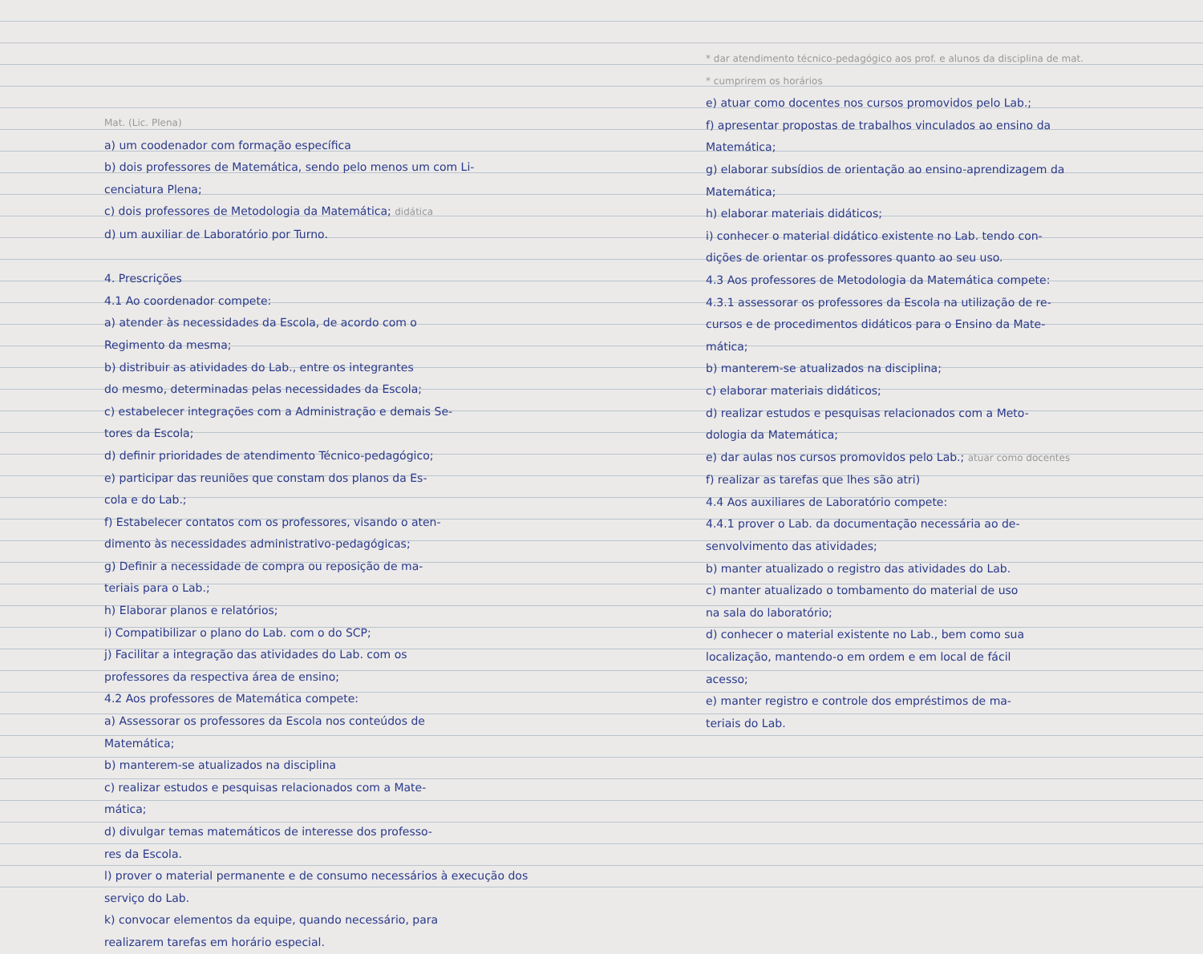Mat. (Lic. Plena)
a) um coodenador com formação específica
b) dois professores de Matemática, sendo pelo menos um com Li-
cenciatura Plena;
c) dois professores de Metodologia da Matemática; didática
d) um auxiliar de Laboratório por Turno.
4. Prescrições
4.1 Ao coordenador compete:
a) atender às necessidades da Escola, de acordo com o
Regimento da mesma;
b) distribuir as atividades do Lab., entre os integrantes
do mesmo, determinadas pelas necessidades da Escola;
c) estabelecer integrações com a Administração e demais Se-
tores da Escola;
d) definir prioridades de atendimento Técnico-pedagógico;
e) participar das reuniões que constam dos planos da Es-
cola e do Lab.;
f) Estabelecer contatos com os professores, visando o aten-
dimento às necessidades administrativo-pedagógicas;
g) Definir a necessidade de compra ou reposição de ma-
teriais para o Lab.;
h) Elaborar planos e relatórios;
i) Compatibilizar o plano do Lab. com o do SCP;
j) Facilitar a integração das atividades do Lab. com os
professores da respectiva área de ensino;
4.2 Aos professores de Matemática compete:
a) Assessorar os professores da Escola nos conteúdos de
Matemática;
b) manterem-se atualizados na disciplina
c) realizar estudos e pesquisas relacionados com a Mate-
mática;
d) divulgar temas matemáticos de interesse dos professo-
res da Escola.
l) prover o material permanente e de consumo necessários à execução dos serviço do Lab.
k) convocar elementos da equipe, quando necessário, para
realizarem tarefas em horário especial.
* dar atendimento técnico-pedagógico aos prof. e alunos da disciplina de mat.
* cumprirem os horários
e) atuar como docentes nos cursos promovidos pelo Lab.;
f) apresentar propostas de trabalhos vinculados ao ensino da
Matemática;
g) elaborar subsídios de orientação ao ensino-aprendizagem da
Matemática;
h) elaborar materiais didáticos;
i) conhecer o material didático existente no Lab. tendo con-
dições de orientar os professores quanto ao seu uso.
4.3 Aos professores de Metodologia da Matemática compete:
4.3.1 assessorar os professores da Escola na utilização de re-
cursos e de procedimentos didáticos para o Ensino da Mate-
mática;
b) manterem-se atualizados na disciplina;
c) elaborar materiais didáticos;
d) realizar estudos e pesquisas relacionados com a Meto-
dologia da Matemática;
e) dar aulas nos cursos promovidos pelo Lab.; atuar como docentes
f) realizar as tarefas que lhes são atri)
4.4 Aos auxiliares de Laboratório compete:
4.4.1 prover o Lab. da documentação necessária ao de-
senvolvimento das atividades;
b) manter atualizado o registro das atividades do Lab.
c) manter atualizado o tombamento do material de uso
na sala do laboratório;
d) conhecer o material existente no Lab., bem como sua
localização, mantendo-o em ordem e em local de fácil
acesso;
e) manter registro e controle dos empréstimos de ma-
teriais do Lab.